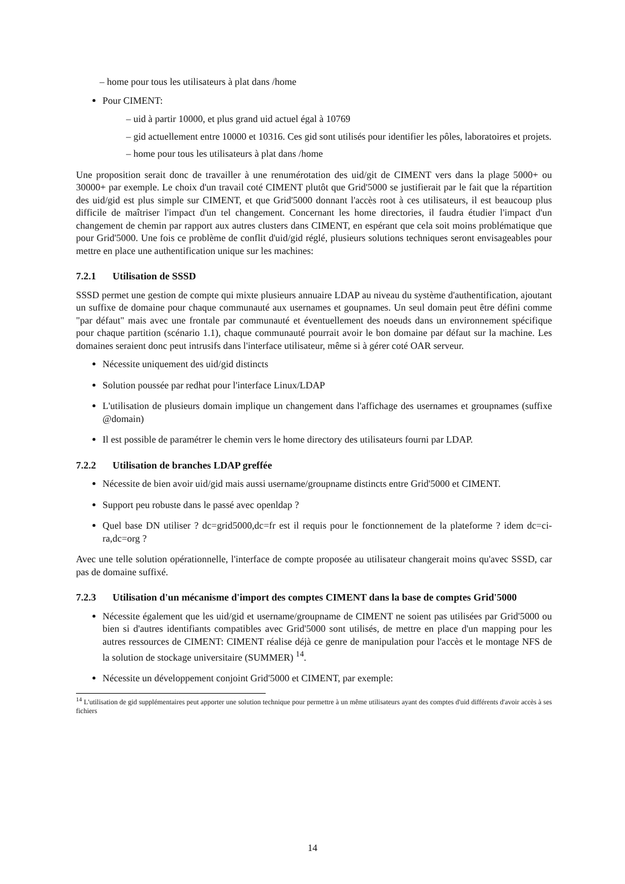– home pour tous les utilisateurs à plat dans /home
Pour CIMENT:
– uid à partir 10000, et plus grand uid actuel égal à 10769
– gid actuellement entre 10000 et 10316. Ces gid sont utilisés pour identifier les pôles, laboratoires et projets.
– home pour tous les utilisateurs à plat dans /home
Une proposition serait donc de travailler à une renumérotation des uid/git de CIMENT vers dans la plage 5000+ ou 30000+ par exemple. Le choix d'un travail coté CIMENT plutôt que Grid'5000 se justifierait par le fait que la répartition des uid/gid est plus simple sur CIMENT, et que Grid'5000 donnant l'accès root à ces utilisateurs, il est beaucoup plus difficile de maîtriser l'impact d'un tel changement. Concernant les home directories, il faudra étudier l'impact d'un changement de chemin par rapport aux autres clusters dans CIMENT, en espérant que cela soit moins problématique que pour Grid'5000. Une fois ce problème de conflit d'uid/gid réglé, plusieurs solutions techniques seront envisageables pour mettre en place une authentification unique sur les machines:
7.2.1 Utilisation de SSSD
SSSD permet une gestion de compte qui mixte plusieurs annuaire LDAP au niveau du système d'authentification, ajoutant un suffixe de domaine pour chaque communauté aux usernames et goupnames. Un seul domain peut être défini comme "par défaut" mais avec une frontale par communauté et éventuellement des noeuds dans un environnement spécifique pour chaque partition (scénario 1.1), chaque communauté pourrait avoir le bon domaine par défaut sur la machine. Les domaines seraient donc peut intrusifs dans l'interface utilisateur, même si à gérer coté OAR serveur.
Nécessite uniquement des uid/gid distincts
Solution poussée par redhat pour l'interface Linux/LDAP
L'utilisation de plusieurs domain implique un changement dans l'affichage des usernames et groupnames (suffixe @domain)
Il est possible de paramétrer le chemin vers le home directory des utilisateurs fourni par LDAP.
7.2.2 Utilisation de branches LDAP greffée
Nécessite de bien avoir uid/gid mais aussi username/groupname distincts entre Grid'5000 et CIMENT.
Support peu robuste dans le passé avec openldap ?
Quel base DN utiliser ? dc=grid5000,dc=fr est il requis pour le fonctionnement de la plateforme ? idem dc=ci-ra,dc=org ?
Avec une telle solution opérationnelle, l'interface de compte proposée au utilisateur changerait moins qu'avec SSSD, car pas de domaine suffixé.
7.2.3 Utilisation d'un mécanisme d'import des comptes CIMENT dans la base de comptes Grid'5000
Nécessite également que les uid/gid et username/groupname de CIMENT ne soient pas utilisées par Grid'5000 ou bien si d'autres identifiants compatibles avec Grid'5000 sont utilisés, de mettre en place d'un mapping pour les autres ressources de CIMENT: CIMENT réalise déjà ce genre de manipulation pour l'accès et le montage NFS de la solution de stockage universitaire (SUMMER) <sup>14</sup>.
Nécessite un développement conjoint Grid'5000 et CIMENT, par exemple:
<sup>14</sup> L'utilisation de gid supplémentaires peut apporter une solution technique pour permettre à un même utilisateurs ayant des comptes d'uid différents d'avoir accès à ses fichiers
14